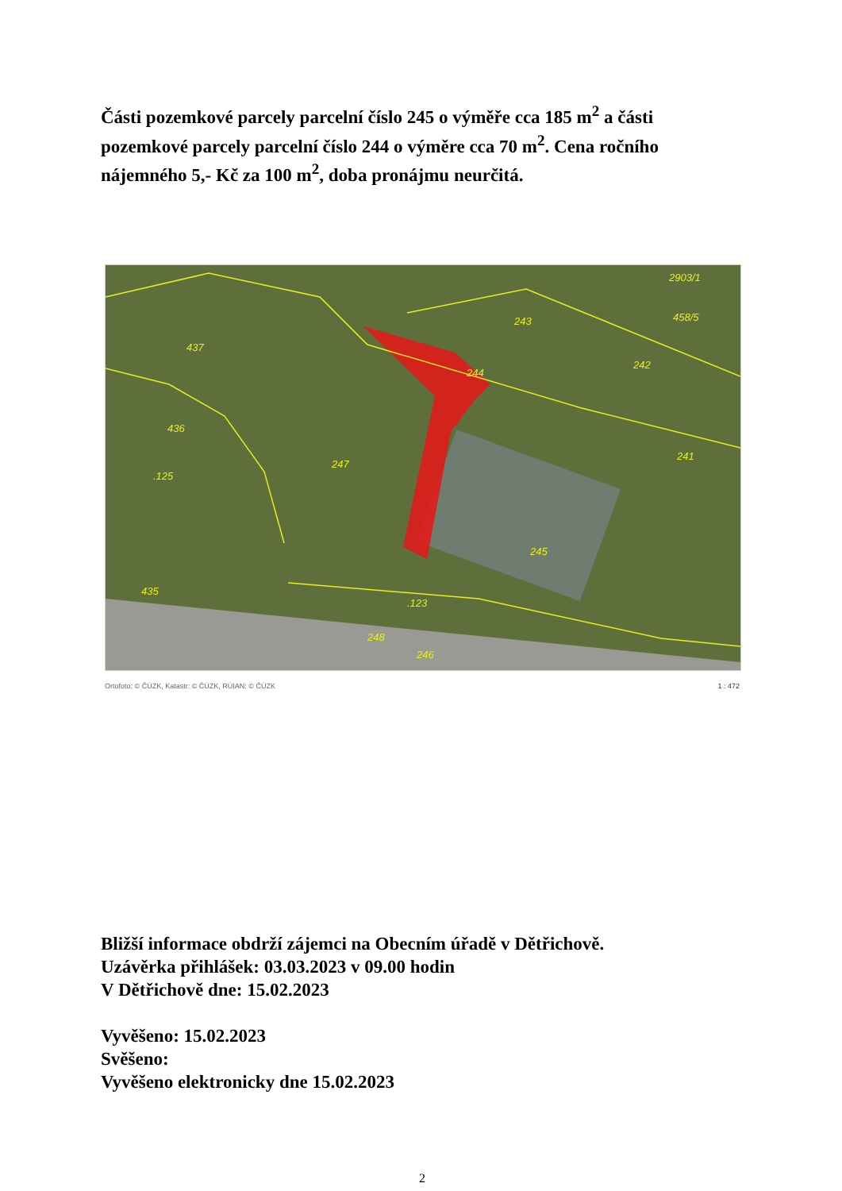Části pozemkové parcely parcelní číslo 245 o výměře cca 185 m<sup>2</sup> a části pozemkové parcely parcelní číslo 244 o výměre cca 70 m<sup>2</sup>. Cena ročního nájemného 5,- Kč za 100 m<sup>2</sup>, doba pronájmu neurčitá.
437
436
.125
435
247
244
243
242
241
245
.123
248
246
2903/1
458/5
Ortofoto: © ČÚZK, Katastr: © ČÚZK, RÚIAN: © ČÚZK 1 : 472
Bližší informace obdrží zájemci na Obecním úřadě v Dětřichově.
Uzávěrka přihlášek: 03.03.2023 v 09.00 hodin
V Dětřichově dne: 15.02.2023
Vyvěšeno: 15.02.2023
Svěšeno:
Vyvěšeno elektronicky dne 15.02.2023
2